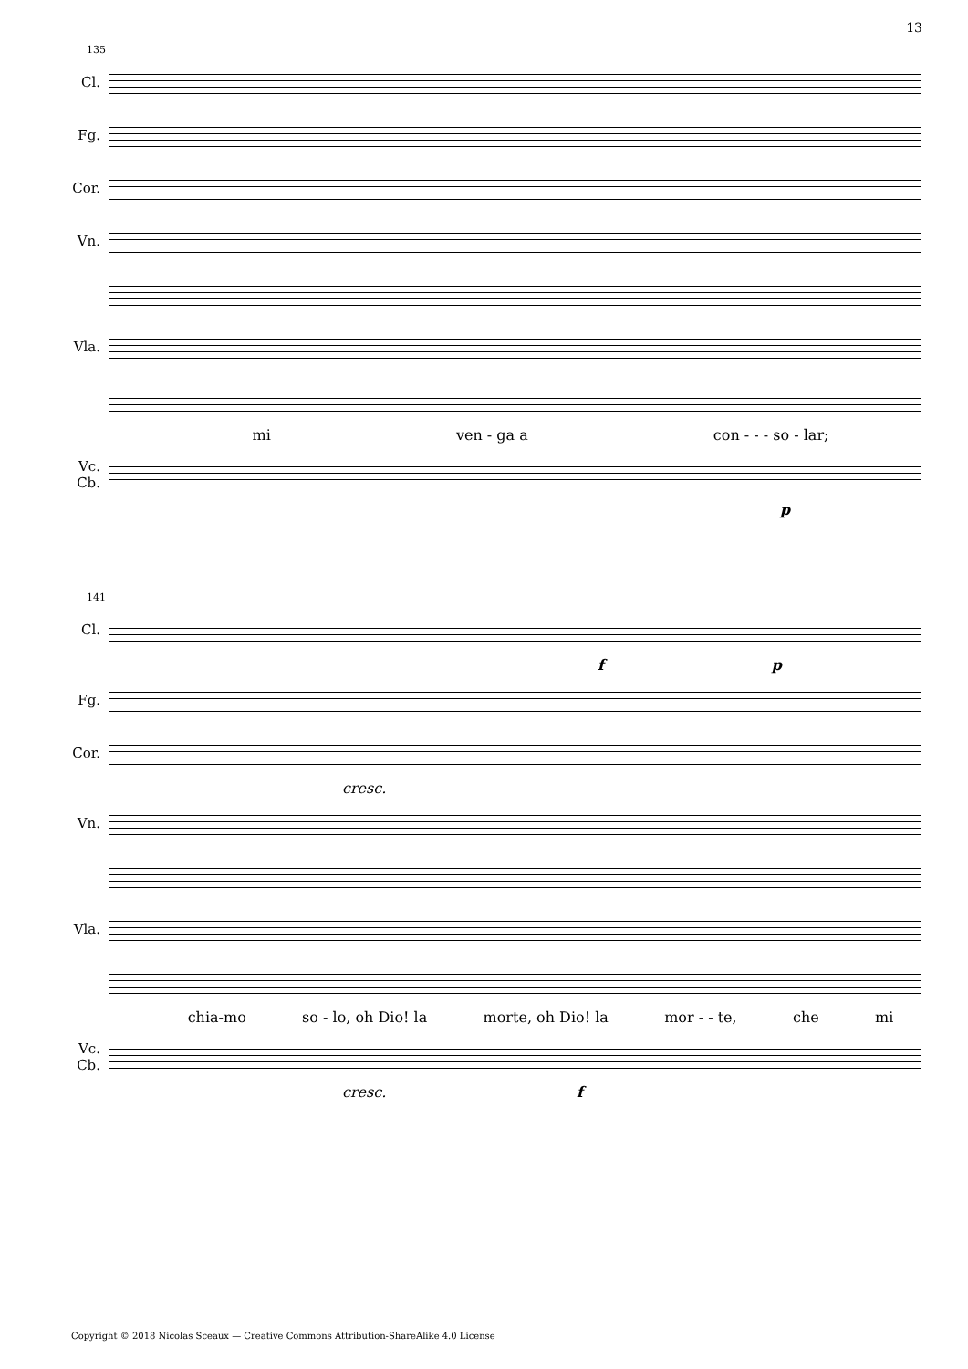13
135
Cl.
Fg.
Cor.
Vn.
Vla.
mi ven - ga a con - - - so - lar;
Vc.
Cb.
p
141
Cl.
f p
Fg.
Cor.
cresc.
Vn.
Vla.
chia-mo so - lo, oh Dio! la morte, oh Dio! la mor - - te, che mi
Vc.
Cb.
cresc. f
Copyright © 2018 Nicolas Sceaux — Creative Commons Attribution-ShareAlike 4.0 License